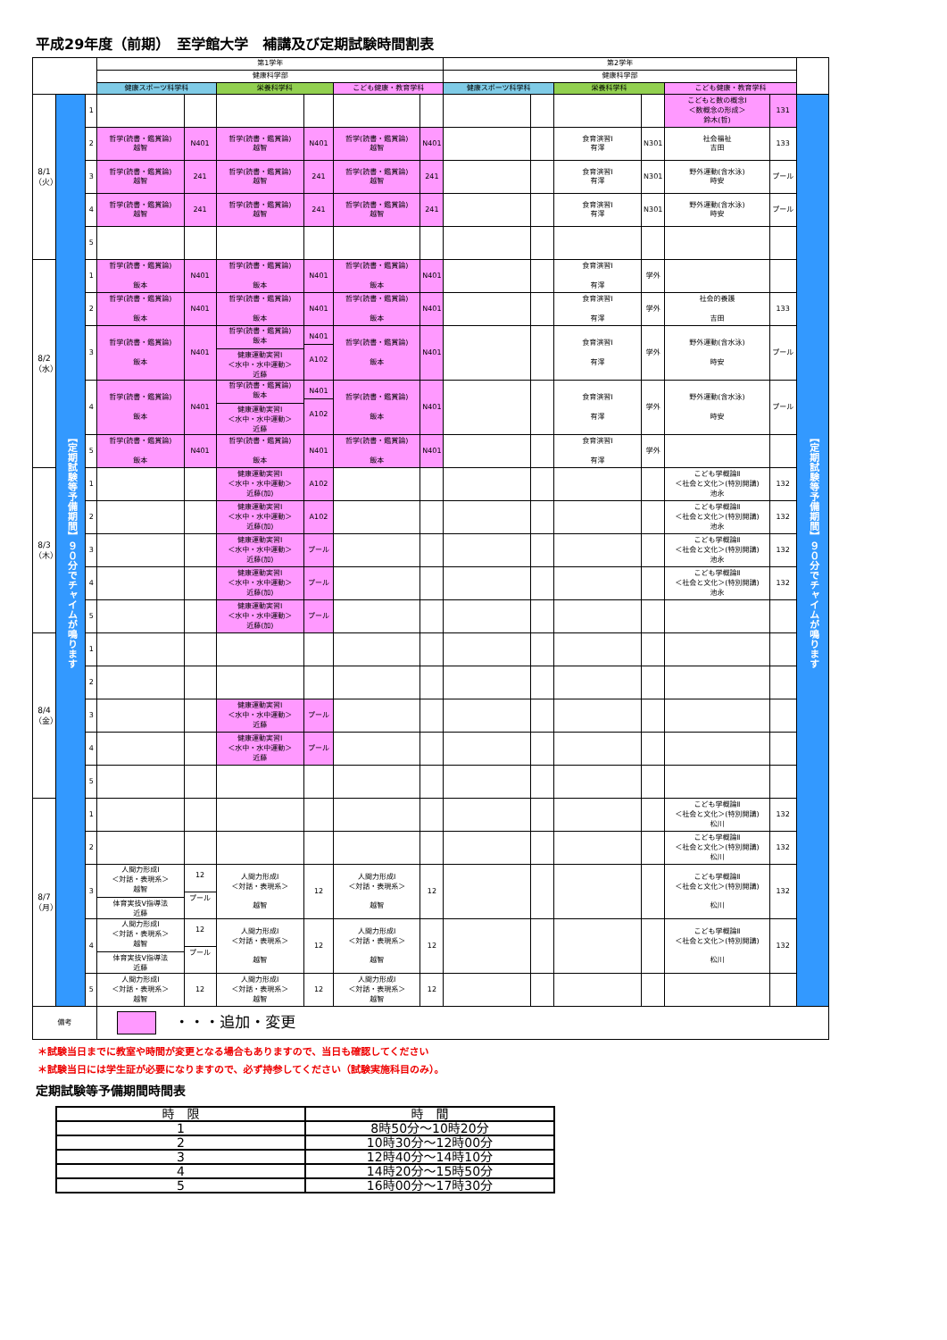平成29年度（前期）　至学館大学　補講及び定期試験時間割表
| | | | 第1学年 | | | | | | 第2学年 | | | | | | |
| | | | 健康科学部 | | | | | | 健康科学部 | | | | | | |
| | | | 健康スポーツ科学科 | | 栄養科学科 | | こども健康・教育学科 | | 健康スポーツ科学科 | | 栄養科学科 | | こども健康・教育学科 | | |
| 8/1 （火） | 【定期試験等予備期間】９０分でチャイムが鳴ります | 1 | | | | | | | | | | | こどもと数の概念Ⅰ ＜数概念の形成＞ 鈴木(哲) | 131 | 【定期試験等予備期間】９０分でチャイムが鳴ります |
| | | 2 | 哲学(読書・鑑賞論) 越智 | N401 | 哲学(読書・鑑賞論) 越智 | N401 | 哲学(読書・鑑賞論) 越智 | N401 | | | 食育演習Ⅰ 有澤 | N301 | 社会福祉 吉田 | 133 | |
| | | 3 | 哲学(読書・鑑賞論) 越智 | 241 | 哲学(読書・鑑賞論) 越智 | 241 | 哲学(読書・鑑賞論) 越智 | 241 | | | 食育演習Ⅰ 有澤 | N301 | 野外運動(含水泳) 時安 | プール | |
| | | 4 | 哲学(読書・鑑賞論) 越智 | 241 | 哲学(読書・鑑賞論) 越智 | 241 | 哲学(読書・鑑賞論) 越智 | 241 | | | 食育演習Ⅰ 有澤 | N301 | 野外運動(含水泳) 時安 | プール | |
| | | 5 | | | | | | | | | | | | | |
| 8/2 （水） | | 1 | 哲学(読書・鑑賞論) 飯本 | N401 | 哲学(読書・鑑賞論) 飯本 | N401 | 哲学(読書・鑑賞論) 飯本 | N401 | | | 食育演習Ⅰ 有澤 | 学外 | | | |
| | | 2 | 哲学(読書・鑑賞論) 飯本 | N401 | 哲学(読書・鑑賞論) 飯本 | N401 | 哲学(読書・鑑賞論) 飯本 | N401 | | | 食育演習Ⅰ 有澤 | 学外 | 社会的養護 吉田 | 133 | |
| | | 3 | 哲学(読書・鑑賞論) 飯本 | N401 | 哲学(読書・鑑賞論) 飯本 健康運動実習Ⅰ ＜水中・水中運動＞ 近藤 | N401 A102 | 哲学(読書・鑑賞論) 飯本 | N401 | | | 食育演習Ⅰ 有澤 | 学外 | 野外運動(含水泳) 時安 | プール | |
| | | 4 | 哲学(読書・鑑賞論) 飯本 | N401 | 哲学(読書・鑑賞論) 飯本 健康運動実習Ⅰ ＜水中・水中運動＞ 近藤 | N401 A102 | 哲学(読書・鑑賞論) 飯本 | N401 | | | 食育演習Ⅰ 有澤 | 学外 | 野外運動(含水泳) 時安 | プール | |
| | | 5 | 哲学(読書・鑑賞論) 飯本 | N401 | 哲学(読書・鑑賞論) 飯本 | N401 | 哲学(読書・鑑賞論) 飯本 | N401 | | | 食育演習Ⅰ 有澤 | 学外 | | | |
| 8/3 （木） | | 1 | | | 健康運動実習Ⅰ ＜水中・水中運動＞ 近藤(加) | A102 | | | | | | | こども学概論Ⅱ ＜社会と文化＞(特別開講) 池永 | 132 | |
| | | 2 | | | 健康運動実習Ⅰ ＜水中・水中運動＞ 近藤(加) | A102 | | | | | | | こども学概論Ⅱ ＜社会と文化＞(特別開講) 池永 | 132 | |
| | | 3 | | | 健康運動実習Ⅰ ＜水中・水中運動＞ 近藤(加) | プール | | | | | | | こども学概論Ⅱ ＜社会と文化＞(特別開講) 池永 | 132 | |
| | | 4 | | | 健康運動実習Ⅰ ＜水中・水中運動＞ 近藤(加) | プール | | | | | | | こども学概論Ⅱ ＜社会と文化＞(特別開講) 池永 | 132 | |
| | | 5 | | | 健康運動実習Ⅰ ＜水中・水中運動＞ 近藤(加) | プール | | | | | | | | | |
| 8/4 （金） | | 1 | | | | | | | | | | | | | |
| | | 2 | | | | | | | | | | | | | |
| | | 3 | | | 健康運動実習Ⅰ ＜水中・水中運動＞ 近藤 | プール | | | | | | | | | |
| | | 4 | | | 健康運動実習Ⅰ ＜水中・水中運動＞ 近藤 | プール | | | | | | | | | |
| | | 5 | | | | | | | | | | | | | |
| 8/7 （月） | | 1 | | | | | | | | | | | こども学概論Ⅱ ＜社会と文化＞(特別開講) 松川 | 132 | |
| | | 2 | | | | | | | | | | | こども学概論Ⅱ ＜社会と文化＞(特別開講) 松川 | 132 | |
| | | 3 | 人間力形成Ⅰ ＜対話・表現系＞ 越智 体育実技Ⅴ指導法 近藤 | 12 プール | 人間力形成Ⅰ ＜対話・表現系＞ 越智 | 12 | 人間力形成Ⅰ ＜対話・表現系＞ 越智 | 12 | | | | | こども学概論Ⅱ ＜社会と文化＞(特別開講) 松川 | 132 | |
| | | 4 | 人間力形成Ⅰ ＜対話・表現系＞ 越智 体育実技Ⅴ指導法 近藤 | 12 プール | 人間力形成Ⅰ ＜対話・表現系＞ 越智 | 12 | 人間力形成Ⅰ ＜対話・表現系＞ 越智 | 12 | | | | | こども学概論Ⅱ ＜社会と文化＞(特別開講) 松川 | 132 | |
| | | 5 | 人間力形成Ⅰ ＜対話・表現系＞ 越智 | 12 | 人間力形成Ⅰ ＜対話・表現系＞ 越智 | 12 | 人間力形成Ⅰ ＜対話・表現系＞ 越智 | 12 | | | | | | | |
| 備考 | | | ・・・追加・変更 | | | | | | | | | | | | |
＊試験当日までに教室や時間が変更となる場合もありますので、当日も確認してください
＊試験当日には学生証が必要になりますので、必ず持参してください（試験実施科目のみ）。
定期試験等予備期間時間表
| 時 限 | 時 間 |
| --- | --- |
| 1 | 8時50分～10時20分 |
| 2 | 10時30分～12時00分 |
| 3 | 12時40分～14時10分 |
| 4 | 14時20分～15時50分 |
| 5 | 16時00分～17時30分 |